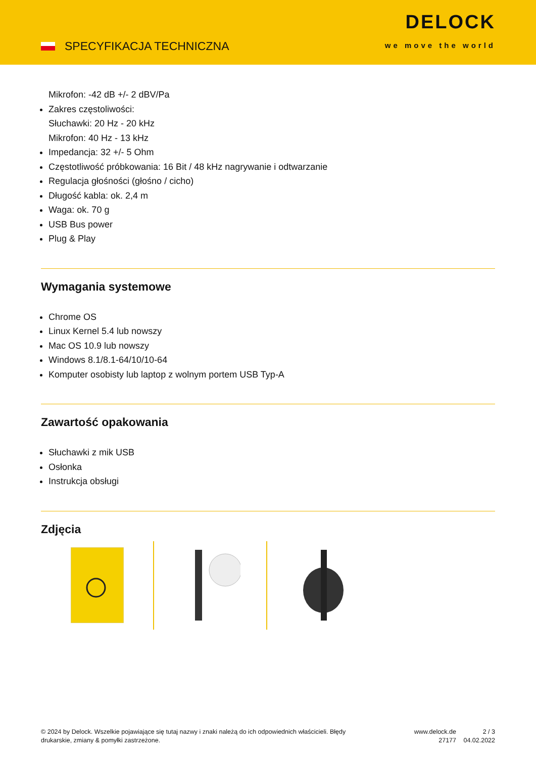SPECYFIKACJA TECHNICZNA
DELOCK
we move the world
Mikrofon: -42 dB +/- 2 dBV/Pa
Zakres częstoliwości:
Słuchawki: 20 Hz - 20 kHz
Mikrofon: 40 Hz - 13 kHz
Impedancja: 32 +/- 5 Ohm
Częstotliwość próbkowania: 16 Bit / 48 kHz nagrywanie i odtwarzanie
Regulacja głośności (głośno / cicho)
Długość kabla: ok. 2,4 m
Waga: ok. 70 g
USB Bus power
Plug & Play
Wymagania systemowe
Chrome OS
Linux Kernel 5.4 lub nowszy
Mac OS 10.9 lub nowszy
Windows 8.1/8.1-64/10/10-64
Komputer osobisty lub laptop z wolnym portem USB Typ-A
Zawartość opakowania
Słuchawki z mik USB
Osłonka
Instrukcja obsługi
Zdjęcia
© 2024 by Delock. Wszelkie pojawiające się tutaj nazwy i znaki należą do ich odpowiednich właścicieli. Błędy drukarskie, zmiany & pomyłki zastrzeżone.
www.delock.de
27177
2 / 3
04.02.2022